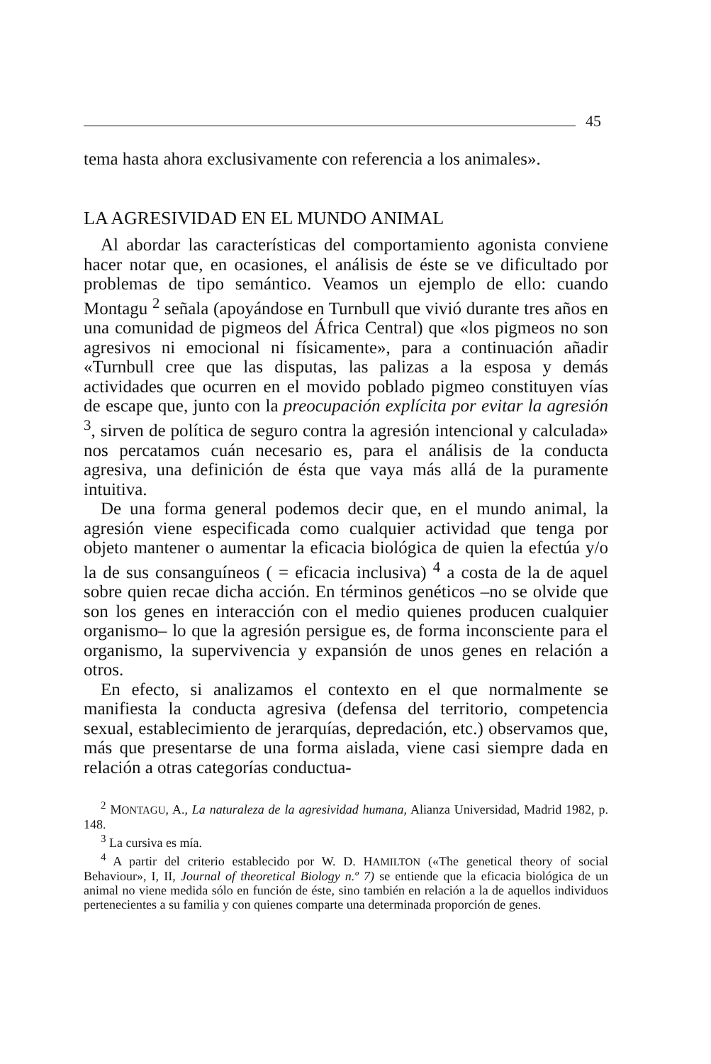45
tema hasta ahora exclusivamente con referencia a los animales».
LA AGRESIVIDAD EN EL MUNDO ANIMAL
Al abordar las características del comportamiento agonista conviene hacer notar que, en ocasiones, el análisis de éste se ve dificultado por problemas de tipo semántico. Veamos un ejemplo de ello: cuando Montagu <sup>2</sup> señala (apoyándose en Turnbull que vivió durante tres años en una comunidad de pigmeos del África Central) que «los pigmeos no son agresivos ni emocional ni físicamente», para a continuación añadir «Turnbull cree que las disputas, las palizas a la esposa y demás actividades que ocurren en el movido poblado pigmeo constituyen vías de escape que, junto con la preocupación explícita por evitar la agresión <sup>3</sup>, sirven de política de seguro contra la agresión intencional y calculada» nos percatamos cuán necesario es, para el análisis de la conducta agresiva, una definición de ésta que vaya más allá de la puramente intuitiva.
De una forma general podemos decir que, en el mundo animal, la agresión viene especificada como cualquier actividad que tenga por objeto mantener o aumentar la eficacia biológica de quien la efectúa y/o la de sus consanguíneos ( = eficacia inclusiva) <sup>4</sup> a costa de la de aquel sobre quien recae dicha acción. En términos genéticos –no se olvide que son los genes en interacción con el medio quienes producen cualquier organismo– lo que la agresión persigue es, de forma inconsciente para el organismo, la supervivencia y expansión de unos genes en relación a otros.
En efecto, si analizamos el contexto en el que normalmente se manifiesta la conducta agresiva (defensa del territorio, competencia sexual, establecimiento de jerarquías, depredación, etc.) observamos que, más que presentarse de una forma aislada, viene casi siempre dada en relación a otras categorías conductua-
<sup>2</sup> MONTAGU, A., La naturaleza de la agresividad humana, Alianza Universidad, Madrid 1982, p. 148.
<sup>3</sup> La cursiva es mía.
<sup>4</sup> A partir del criterio establecido por W. D. HAMILTON («The genetical theory of social Behaviour», I, II, Journal of theoretical Biology n.º 7) se entiende que la eficacia biológica de un animal no viene medida sólo en función de éste, sino también en relación a la de aquellos individuos pertenecientes a su familia y con quienes comparte una determinada proporción de genes.